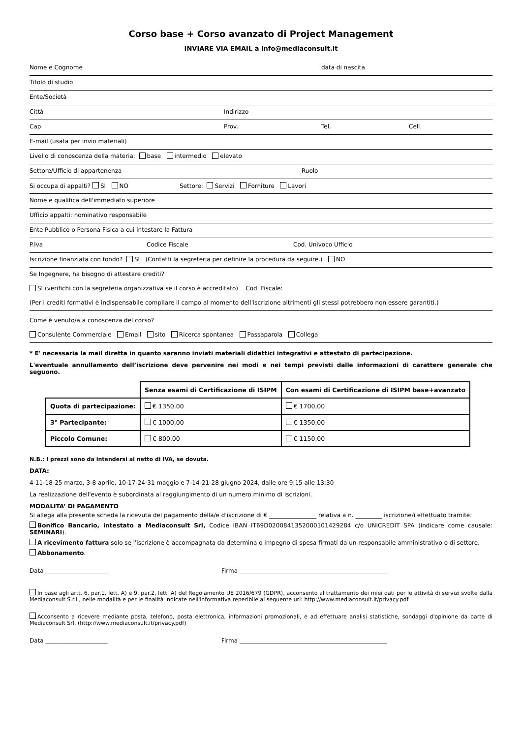Corso base + Corso avanzato di Project Management
INVIARE VIA EMAIL a info@mediaconsult.it
Nome e Cognome data di nascita
Titolo di studio
Ente/Società
Città Indirizzo
Cap Prov. Tel. Cell.
E-mail (usata per invio materiali)
Livello di conoscenza della materia: base intermedio elevato
Settore/Ufficio di appartenenza Ruolo
Si occupa di appalti? SI NO Settore: Servizi Forniture Lavori
Nome e qualifica dell'immediato superiore
Ufficio appalti: nominativo responsabile
Ente Pubblico o Persona Fisica a cui intestare la Fattura
P.Iva Codice Fiscale Cod. Univoco Ufficio
Iscrizione finanziata con fondo? SI (Contatti la segreteria per definire la procedura da seguire.) NO
Se Ingegnere, ha bisogno di attestare crediti?
SI (verifichi con la segreteria organizzativa se il corso è accreditato) Cod. Fiscale:
(Per i crediti formativi è indispensabile compilare il campo al momento dell'iscrizione altrimenti gli stessi potrebbero non essere garantiti.)
Come è venuto/a a conoscenza del corso?
Consulente Commerciale Email sito Ricerca spontanea Passaparola Collega
* E' necessaria la mail diretta in quanto saranno inviati materiali didattici integrativi e attestato di partecipazione.
L'eventuale annullamento dell’iscrizione deve pervenire nei modi e nei tempi previsti dalle informazioni di carattere generale che seguono.
| | Senza esami di Certificazione di ISIPM | Con esami di Certificazione di ISIPM base+avanzato |
| Quota di partecipazione: | € 1350,00 | € 1700,00 |
| 3° Partecipante: | € 1000,00 | € 1350,00 |
| Piccolo Comune: | € 800,00 | € 1150,00 |
N.B.: I prezzi sono da intendersi al netto di IVA, se dovuta.
DATA:
4-11-18-25 marzo, 3-8 aprile, 10-17-24-31 maggio e 7-14-21-28 giugno 2024, dalle ore 9:15 alle 13:30
La realizzazione dell'evento è subordinata al raggiungimento di un numero minimo di iscrizioni.
MODALITA’ DI PAGAMENTO
Si allega alla presente scheda la ricevuta del pagamento della/e d'iscrizione di € ________________ relativa a n. _________ iscrizione/i effettuato tramite:
Bonifico Bancario, intestato a Mediaconsult Srl, Codice IBAN IT69D0200841352000101429284 c/o UNICREDIT SPA (indicare come causale: SEMINARI).
A ricevimento fattura solo se l'iscrizione è accompagnata da determina o impegno di spesa firmati da un responsabile amministrativo o di settore.
Abbonamento.
Data _____________________ Firma __________________________________________________
In base agli artt. 6, par.1, lett. A) e 9, par.2, lett. A) del Regolamento UE 2016/679 (GDPR), acconsento al trattamento dei miei dati per le attività di servizi svolte dalla Mediaconsult S.r.l., nelle modalità e per le finalità indicate nell'informativa reperibile al seguente url: http://www.mediaconsult.it/privacy.pdf
Acconsento a ricevere mediante posta, telefono, posta elettronica, informazioni promozionali, e ad effettuare analisi statistiche, sondaggi d'opinione da parte di Mediaconsult Srl. (http://www.mediaconsult.it/privacy.pdf)
Data _____________________ Firma __________________________________________________